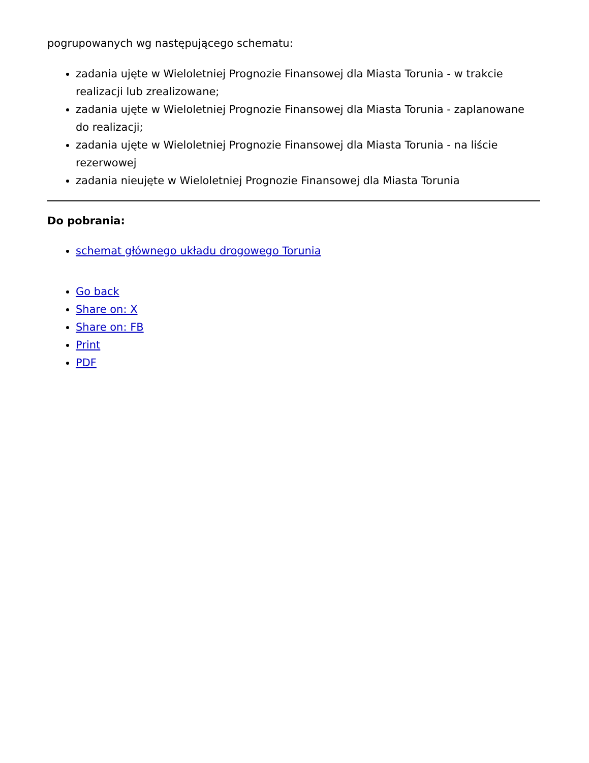pogrupowanych wg następującego schematu:
zadania ujęte w Wieloletniej Prognozie Finansowej dla Miasta Torunia - w trakcie realizacji lub zrealizowane;
zadania ujęte w Wieloletniej Prognozie Finansowej dla Miasta Torunia - zaplanowane do realizacji;
zadania ujęte w Wieloletniej Prognozie Finansowej dla Miasta Torunia - na liście rezerwowej
zadania nieujęte w Wieloletniej Prognozie Finansowej dla Miasta Torunia
Do pobrania:
schemat głównego układu drogowego Torunia
Go back
Share on: X
Share on: FB
Print
PDF